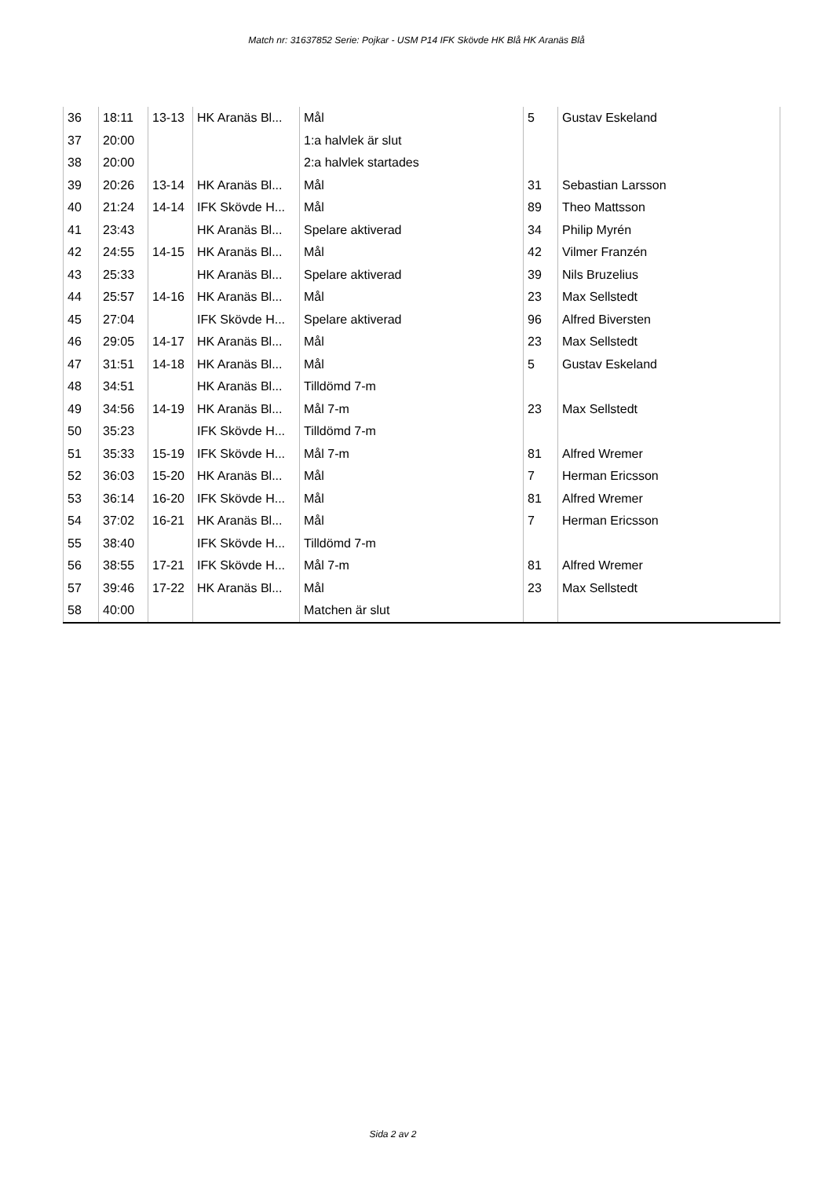Match nr: 31637852 Serie: Pojkar - USM P14 IFK Skövde HK Blå HK Aranäs Blå
| 36 | 18:11 | 13-13 | HK Aranäs Bl... | Mål | 5 | Gustav Eskeland |
| 37 | 20:00 | | | 1:a halvlek är slut | | |
| 38 | 20:00 | | | 2:a halvlek startades | | |
| 39 | 20:26 | 13-14 | HK Aranäs Bl... | Mål | 31 | Sebastian Larsson |
| 40 | 21:24 | 14-14 | IFK Skövde H... | Mål | 89 | Theo Mattsson |
| 41 | 23:43 | | HK Aranäs Bl... | Spelare aktiverad | 34 | Philip Myrén |
| 42 | 24:55 | 14-15 | HK Aranäs Bl... | Mål | 42 | Vilmer Franzén |
| 43 | 25:33 | | HK Aranäs Bl... | Spelare aktiverad | 39 | Nils Bruzelius |
| 44 | 25:57 | 14-16 | HK Aranäs Bl... | Mål | 23 | Max Sellstedt |
| 45 | 27:04 | | IFK Skövde H... | Spelare aktiverad | 96 | Alfred Biversten |
| 46 | 29:05 | 14-17 | HK Aranäs Bl... | Mål | 23 | Max Sellstedt |
| 47 | 31:51 | 14-18 | HK Aranäs Bl... | Mål | 5 | Gustav Eskeland |
| 48 | 34:51 | | HK Aranäs Bl... | Tilldömd 7-m | | |
| 49 | 34:56 | 14-19 | HK Aranäs Bl... | Mål 7-m | 23 | Max Sellstedt |
| 50 | 35:23 | | IFK Skövde H... | Tilldömd 7-m | | |
| 51 | 35:33 | 15-19 | IFK Skövde H... | Mål 7-m | 81 | Alfred Wremer |
| 52 | 36:03 | 15-20 | HK Aranäs Bl... | Mål | 7 | Herman Ericsson |
| 53 | 36:14 | 16-20 | IFK Skövde H... | Mål | 81 | Alfred Wremer |
| 54 | 37:02 | 16-21 | HK Aranäs Bl... | Mål | 7 | Herman Ericsson |
| 55 | 38:40 | | IFK Skövde H... | Tilldömd 7-m | | |
| 56 | 38:55 | 17-21 | IFK Skövde H... | Mål 7-m | 81 | Alfred Wremer |
| 57 | 39:46 | 17-22 | HK Aranäs Bl... | Mål | 23 | Max Sellstedt |
| 58 | 40:00 | | | Matchen är slut | | |
Sida 2 av 2